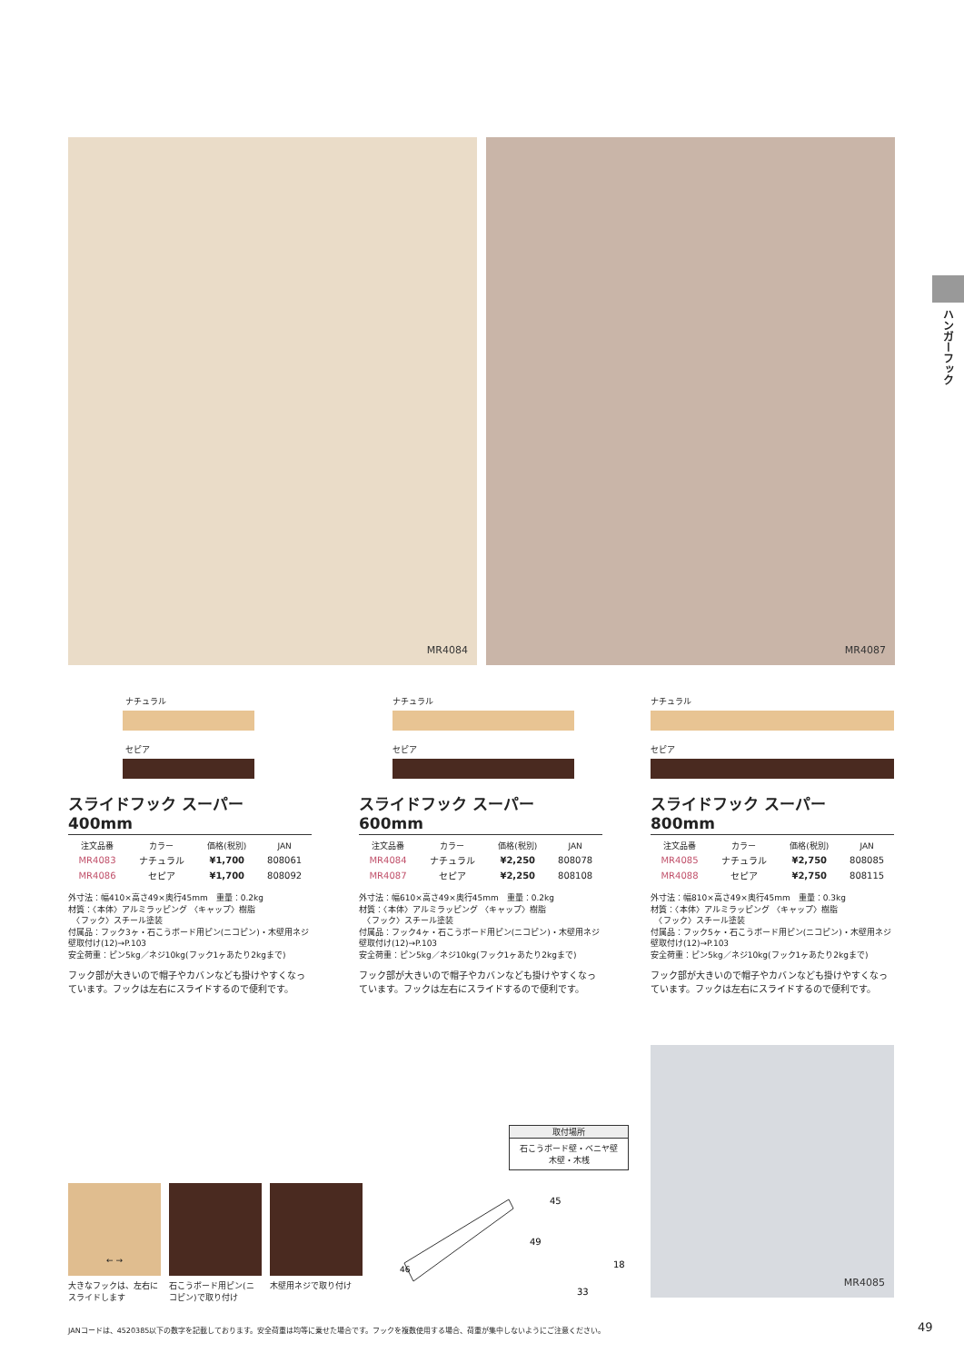MR4084 MR4087
ハンガーフック
ナチュラル
セピア
スライドフック スーパー　400mm
| 注文品番 | カラー | 価格(税別) | JAN |
| --- | --- | --- | --- |
| MR4083 | ナチュラル | ¥1,700 | 808061 |
| MR4086 | セピア | ¥1,700 | 808092 |
外寸法：幅410×高さ49×奥行45mm　重量：0.2kg
材質：〈本体〉アルミラッピング 〈キャップ〉樹脂
　〈フック〉スチール塗装
付属品：フック3ヶ・石こうボード用ピン(ニコピン)・木壁用ネジ
壁取付け(12)→P.103
安全荷重：ピン5kg／ネジ10kg(フック1ヶあたり2kgまで)
フック部が大きいので帽子やカバンなども掛けやすくなっています。フックは左右にスライドするので便利です。
ナチュラル
セピア
スライドフック スーパー　600mm
| 注文品番 | カラー | 価格(税別) | JAN |
| --- | --- | --- | --- |
| MR4084 | ナチュラル | ¥2,250 | 808078 |
| MR4087 | セピア | ¥2,250 | 808108 |
外寸法：幅610×高さ49×奥行45mm　重量：0.2kg
材質：〈本体〉アルミラッピング 〈キャップ〉樹脂
　〈フック〉スチール塗装
付属品：フック4ヶ・石こうボード用ピン(ニコピン)・木壁用ネジ
壁取付け(12)→P.103
安全荷重：ピン5kg／ネジ10kg(フック1ヶあたり2kgまで)
フック部が大きいので帽子やカバンなども掛けやすくなっています。フックは左右にスライドするので便利です。
ナチュラル
セピア
スライドフック スーパー　800mm
| 注文品番 | カラー | 価格(税別) | JAN |
| --- | --- | --- | --- |
| MR4085 | ナチュラル | ¥2,750 | 808085 |
| MR4088 | セピア | ¥2,750 | 808115 |
外寸法：幅810×高さ49×奥行45mm　重量：0.3kg
材質：〈本体〉アルミラッピング 〈キャップ〉樹脂
　〈フック〉スチール塗装
付属品：フック5ヶ・石こうボード用ピン(ニコピン)・木壁用ネジ
壁取付け(12)→P.103
安全荷重：ピン5kg／ネジ10kg(フック1ヶあたり2kgまで)
フック部が大きいので帽子やカバンなども掛けやすくなっています。フックは左右にスライドするので便利です。
取付場所
石こうボード壁・ベニヤ壁
木壁・木桟
← →
大きなフックは、左右にスライドします
石こうボード用ピン(ニコピン)で取り付け
木壁用ネジで取り付け
45
49
18
33
46
MR4085
JANコードは、4520385以下の数字を記載しております。安全荷重は均等に乗せた場合です。フックを複数使用する場合、荷重が集中しないようにご注意ください。
49